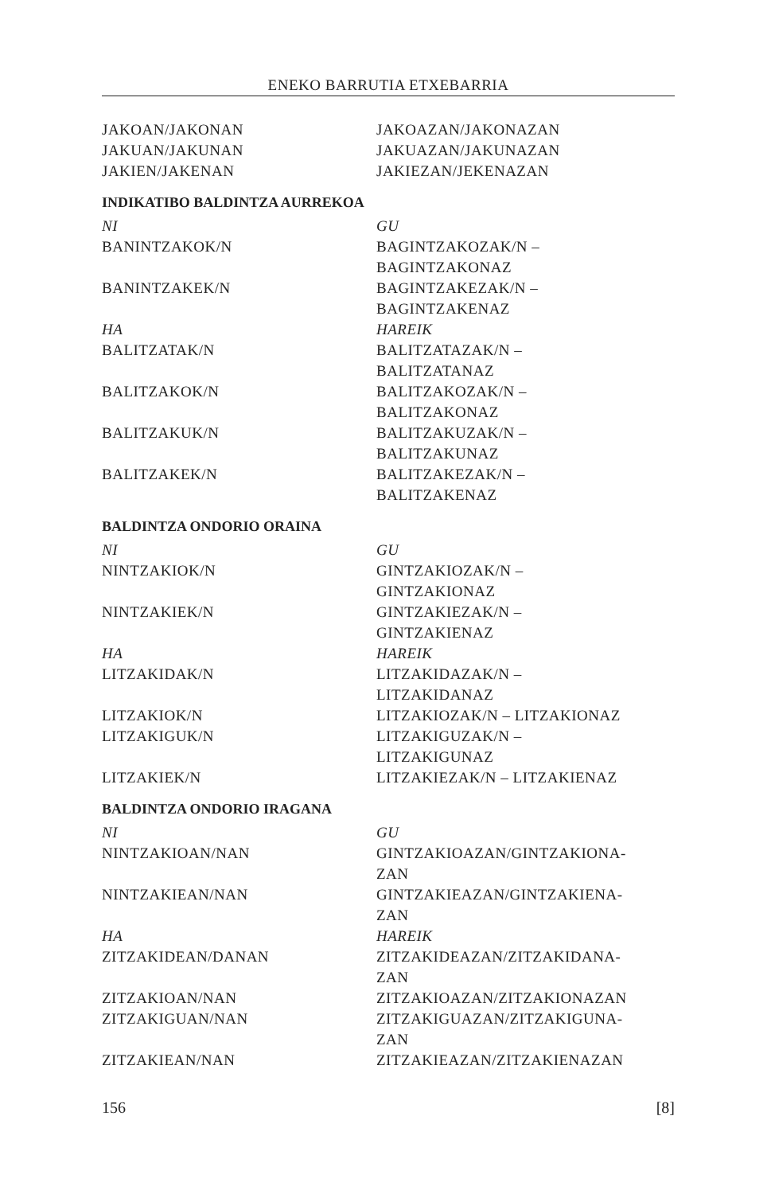ENEKO BARRUTIA ETXEBARRIA
| JAKOAN/JAKONAN | JAKOAZAN/JAKONAZAN |
| JAKUAN/JAKUNAN | JAKUAZAN/JAKUNAZAN |
| JAKIEN/JAKENAN | JAKIEZAN/JEKENAZAN |
INDIKATIBO BALDINTZA AURREKOA
| NI | GU |
| BANINTZAKOK/N | BAGINTZAKOZAK/N – BAGINTZAKONAZ |
| BANINTZAKEK/N | BAGINTZAKEZAK/N – BAGINTZAKENAZ |
| HA | HAREIK |
| BALITZATAK/N | BALITZATAZAK/N – BALITZATANAZ |
| BALITZAKOK/N | BALITZAKOZAK/N – BALITZAKONAZ |
| BALITZAKUK/N | BALITZAKUZAK/N – BALITZAKUNAZ |
| BALITZAKEK/N | BALITZAKEZAK/N – BALITZAKENAZ |
BALDINTZA ONDORIO ORAINA
| NI | GU |
| NINTZAKIOK/N | GINTZAKIOZAK/N – GINTZAKIONAZ |
| NINTZAKIEK/N | GINTZAKIEZAK/N – GINTZAKIENAZ |
| HA | HAREIK |
| LITZAKIDAK/N | LITZAKIDAZAK/N – LITZAKIDANAZ |
| LITZAKIOK/N | LITZAKIOZAK/N – LITZAKIONAZ |
| LITZAKIGUK/N | LITZAKIGUZAK/N – LITZAKIGUNAZ |
| LITZAKIEK/N | LITZAKIEZAK/N – LITZAKIENAZ |
BALDINTZA ONDORIO IRAGANA
| NI | GU |
| NINTZAKIOAN/NAN | GINTZAKIOAZAN/GINTZAKIONA- ZAN |
| NINTZAKIEAN/NAN | GINTZAKIEAZAN/GINTZAKIENA- ZAN |
| HA | HAREIK |
| ZITZAKIDEAN/DANAN | ZITZAKIDEAZAN/ZITZAKIDANA- ZAN |
| ZITZAKIOAN/NAN | ZITZAKIOAZAN/ZITZAKIONAZAN |
| ZITZAKIGUAN/NAN | ZITZAKIGUAZAN/ZITZAKIGUNA- ZAN |
| ZITZAKIEAN/NAN | ZITZAKIEAZAN/ZITZAKIENAZAN |
156 [8]